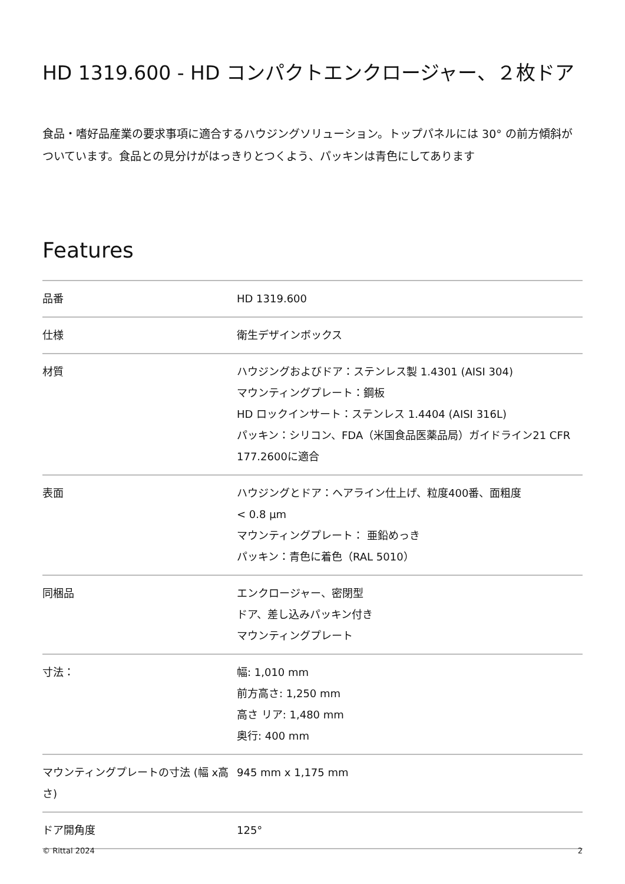HD 1319.600 - HD コンパクトエンクロージャー、２枚ドア
食品・嗜好品産業の要求事項に適合するハウジングソリューション。トップパネルには 30° の前方傾斜がついています。食品との見分けがはっきりとつくよう、パッキンは青色にしてあります
Features
| 品番 | HD 1319.600 |
| 仕様 | 衛生デザインボックス |
| 材質 | ハウジングおよびドア：ステンレス製 1.4301 (AISI 304) マウンティングプレート：鋼板 HD ロックインサート：ステンレス 1.4404 (AISI 316L) パッキン：シリコン、FDA（米国食品医薬品局）ガイドライン21 CFR 177.2600に適合 |
| 表面 | ハウジングとドア：ヘアライン仕上げ、粒度400番、面粗度 < 0.8 µm マウンティングプレート： 亜鉛めっき パッキン：青色に着色（RAL 5010） |
| 同梱品 | エンクロージャー、密閉型 ドア、差し込みパッキン付き マウンティングプレート |
| 寸法： | 幅: 1,010 mm 前方高さ: 1,250 mm 高さ リア: 1,480 mm 奥行: 400 mm |
| マウンティングプレートの寸法 (幅 x高さ) | 945 mm x 1,175 mm |
| ドア開角度 | 125° |
© Rittal 2024 2